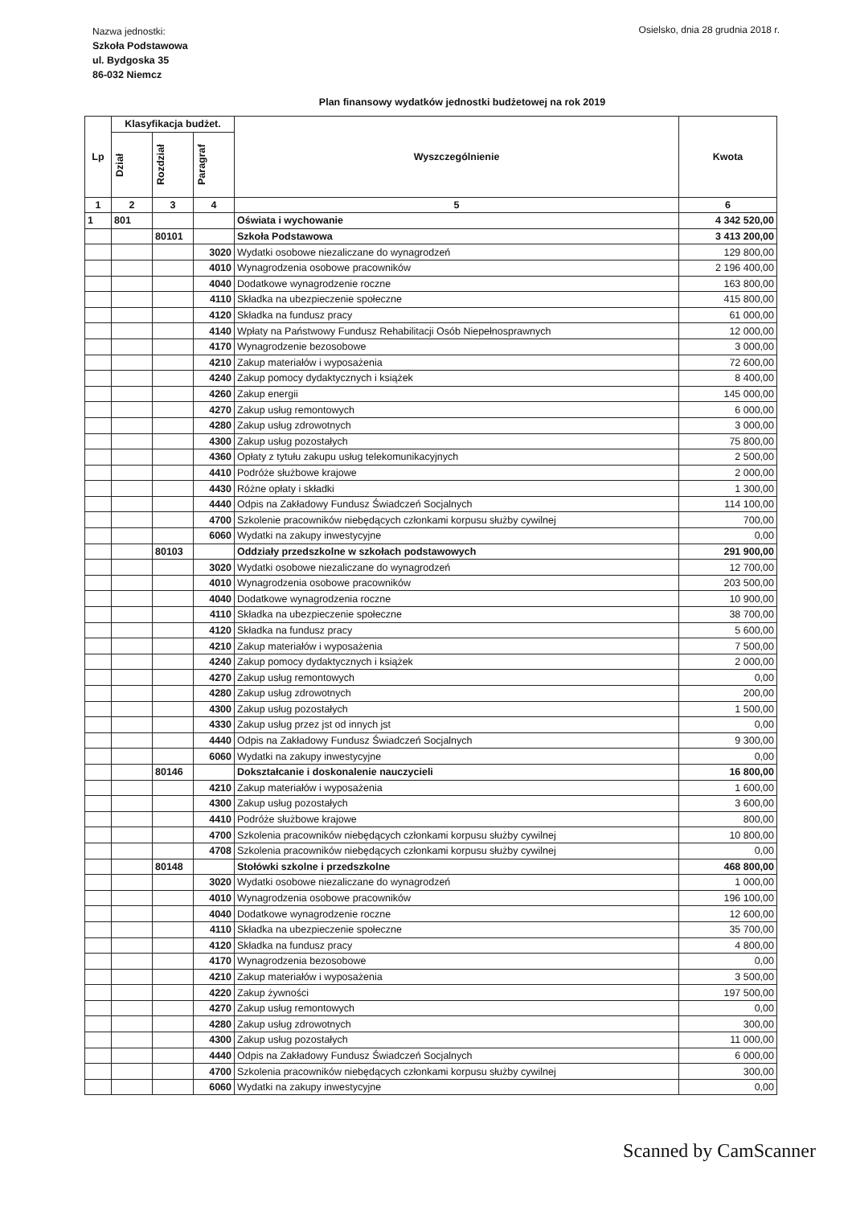Nazwa jednostki:
Szkoła Podstawowa
ul. Bydgoska 35
86-032 Niemcz
Osielsko, dnia 28 grudnia 2018 r.
Plan finansowy wydatków jednostki budżetowej na rok 2019
| Lp | Klasyfikacja budżet. | | | Wyszczególnienie | Kwota |
| --- | --- | --- | --- | --- | --- |
| | Dział | Rozdział | Paragraf | | |
| 1 | 2 | 3 | 4 | 5 | 6 |
| 1 | 801 | | | Oświata i wychowanie | 4 342 520,00 |
| | | 80101 | | Szkoła Podstawowa | 3 413 200,00 |
| | | | 3020 | Wydatki osobowe niezaliczane do wynagrodzeń | 129 800,00 |
| | | | 4010 | Wynagrodzenia osobowe pracowników | 2 196 400,00 |
| | | | 4040 | Dodatkowe wynagrodzenie roczne | 163 800,00 |
| | | | 4110 | Składka na ubezpieczenie społeczne | 415 800,00 |
| | | | 4120 | Składka na fundusz pracy | 61 000,00 |
| | | | 4140 | Wpłaty na Państwowy Fundusz Rehabilitacji Osób Niepełnosprawnych | 12 000,00 |
| | | | 4170 | Wynagrodzenie bezosobowe | 3 000,00 |
| | | | 4210 | Zakup materiałów i wyposażenia | 72 600,00 |
| | | | 4240 | Zakup pomocy dydaktycznych i książek | 8 400,00 |
| | | | 4260 | Zakup energii | 145 000,00 |
| | | | 4270 | Zakup usług remontowych | 6 000,00 |
| | | | 4280 | Zakup usług zdrowotnych | 3 000,00 |
| | | | 4300 | Zakup usług pozostałych | 75 800,00 |
| | | | 4360 | Opłaty z tytułu zakupu usług telekomunikacyjnych | 2 500,00 |
| | | | 4410 | Podróże służbowe krajowe | 2 000,00 |
| | | | 4430 | Różne opłaty i składki | 1 300,00 |
| | | | 4440 | Odpis na Zakładowy Fundusz Świadczeń Socjalnych | 114 100,00 |
| | | | 4700 | Szkolenie pracowników niebędących członkami korpusu służby cywilnej | 700,00 |
| | | | 6060 | Wydatki na zakupy inwestycyjne | 0,00 |
| | | 80103 | | Oddziały przedszkolne w szkołach podstawowych | 291 900,00 |
| | | | 3020 | Wydatki osobowe niezaliczane do wynagrodzeń | 12 700,00 |
| | | | 4010 | Wynagrodzenia osobowe pracowników | 203 500,00 |
| | | | 4040 | Dodatkowe wynagrodzenia roczne | 10 900,00 |
| | | | 4110 | Składka na ubezpieczenie społeczne | 38 700,00 |
| | | | 4120 | Składka na fundusz pracy | 5 600,00 |
| | | | 4210 | Zakup materiałów i wyposażenia | 7 500,00 |
| | | | 4240 | Zakup pomocy dydaktycznych i książek | 2 000,00 |
| | | | 4270 | Zakup usług remontowych | 0,00 |
| | | | 4280 | Zakup usług zdrowotnych | 200,00 |
| | | | 4300 | Zakup usług pozostałych | 1 500,00 |
| | | | 4330 | Zakup usług przez jst od innych jst | 0,00 |
| | | | 4440 | Odpis na Zakładowy Fundusz Świadczeń Socjalnych | 9 300,00 |
| | | | 6060 | Wydatki na zakupy inwestycyjne | 0,00 |
| | | 80146 | | Dokształcanie i doskonalenie nauczycieli | 16 800,00 |
| | | | 4210 | Zakup materiałów i wyposażenia | 1 600,00 |
| | | | 4300 | Zakup usług pozostałych | 3 600,00 |
| | | | 4410 | Podróże służbowe krajowe | 800,00 |
| | | | 4700 | Szkolenia pracowników niebędących członkami korpusu służby cywilnej | 10 800,00 |
| | | | 4708 | Szkolenia pracowników niebędących członkami korpusu służby cywilnej | 0,00 |
| | | 80148 | | Stołówki szkolne i przedszkolne | 468 800,00 |
| | | | 3020 | Wydatki osobowe niezaliczane do wynagrodzeń | 1 000,00 |
| | | | 4010 | Wynagrodzenia osobowe pracowników | 196 100,00 |
| | | | 4040 | Dodatkowe wynagrodzenie roczne | 12 600,00 |
| | | | 4110 | Składka na ubezpieczenie społeczne | 35 700,00 |
| | | | 4120 | Składka na fundusz pracy | 4 800,00 |
| | | | 4170 | Wynagrodzenia bezosobowe | 0,00 |
| | | | 4210 | Zakup materiałów i wyposażenia | 3 500,00 |
| | | | 4220 | Zakup żywności | 197 500,00 |
| | | | 4270 | Zakup usług remontowych | 0,00 |
| | | | 4280 | Zakup usług zdrowotnych | 300,00 |
| | | | 4300 | Zakup usług pozostałych | 11 000,00 |
| | | | 4440 | Odpis na Zakładowy Fundusz Świadczeń Socjalnych | 6 000,00 |
| | | | 4700 | Szkolenia pracowników niebędących członkami korpusu służby cywilnej | 300,00 |
| | | | 6060 | Wydatki na zakupy inwestycyjne | 0,00 |
Scanned by CamScanner